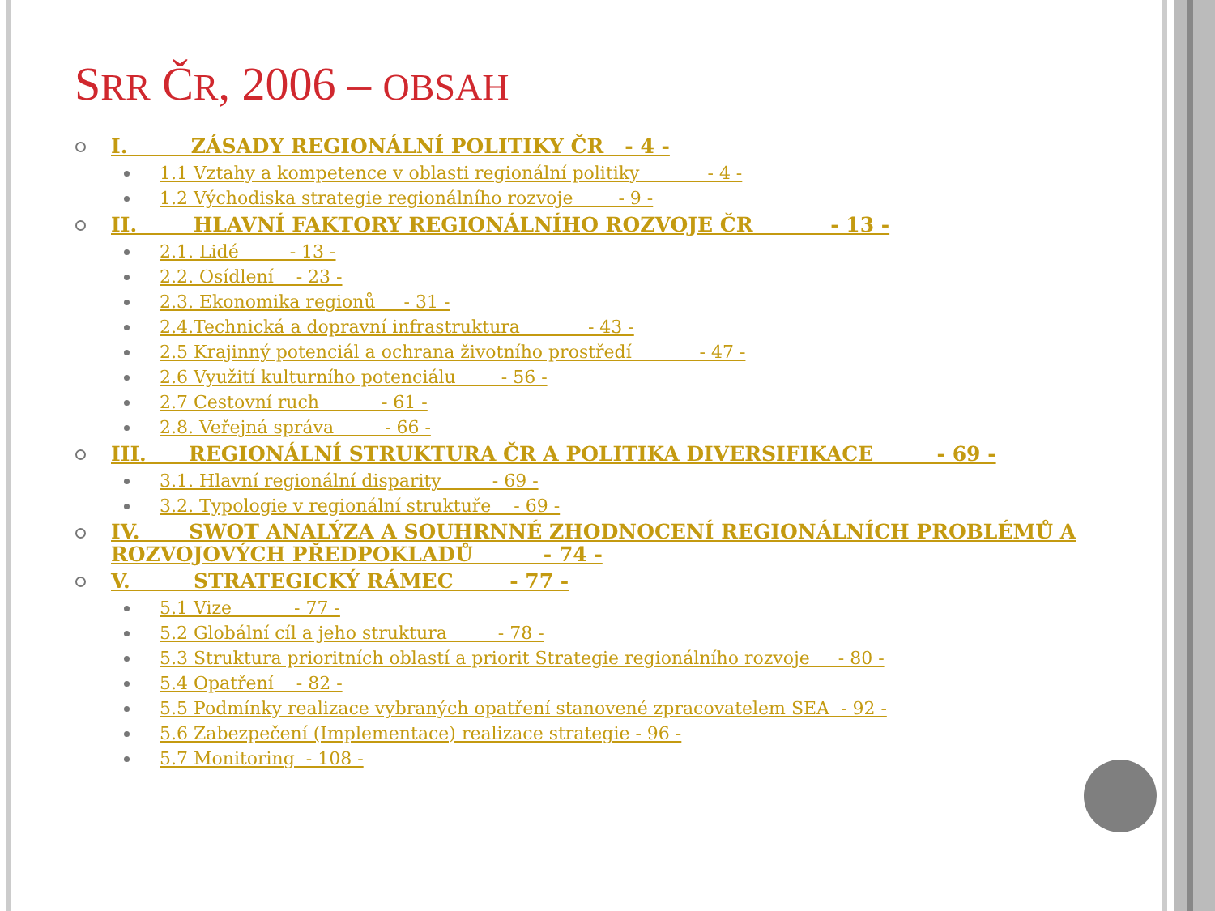SRR ČR, 2006 – OBSAH
I. ZÁSADY REGIONÁLNÍ POLITIKY ČR - 4 -
1.1 Vztahy a kompetence v oblasti regionální politiky - 4 -
1.2 Východiska strategie regionálního rozvoje - 9 -
II. HLAVNÍ FAKTORY REGIONÁLNÍHO ROZVOJE ČR - 13 -
2.1. Lidé - 13 -
2.2. Osídlení - 23 -
2.3. Ekonomika regionů - 31 -
2.4.Technická a dopravní infrastruktura - 43 -
2.5 Krajinný potenciál a ochrana životního prostředí - 47 -
2.6 Využití kulturního potenciálu - 56 -
2.7 Cestovní ruch - 61 -
2.8. Veřejná správa - 66 -
III. REGIONÁLNÍ STRUKTURA ČR A POLITIKA DIVERSIFIKACE - 69 -
3.1. Hlavní regionální disparity - 69 -
3.2. Typologie v regionální struktuře - 69 -
IV. SWOT ANALÝZA A SOUHRNNÉ ZHODNOCENÍ REGIONÁLNÍCH PROBLÉMŮ A ROZVOJOVÝCH PŘEDPOKLADŮ - 74 -
V. STRATEGICKÝ RÁMEC - 77 -
5.1 Vize - 77 -
5.2 Globální cíl a jeho struktura - 78 -
5.3 Struktura prioritních oblastí a priorit Strategie regionálního rozvoje - 80 -
5.4 Opatření - 82 -
5.5 Podmínky realizace vybraných opatření stanovené zpracovatelem SEA - 92 -
5.6 Zabezpečení (Implementace) realizace strategie - 96 -
5.7 Monitoring - 108 -